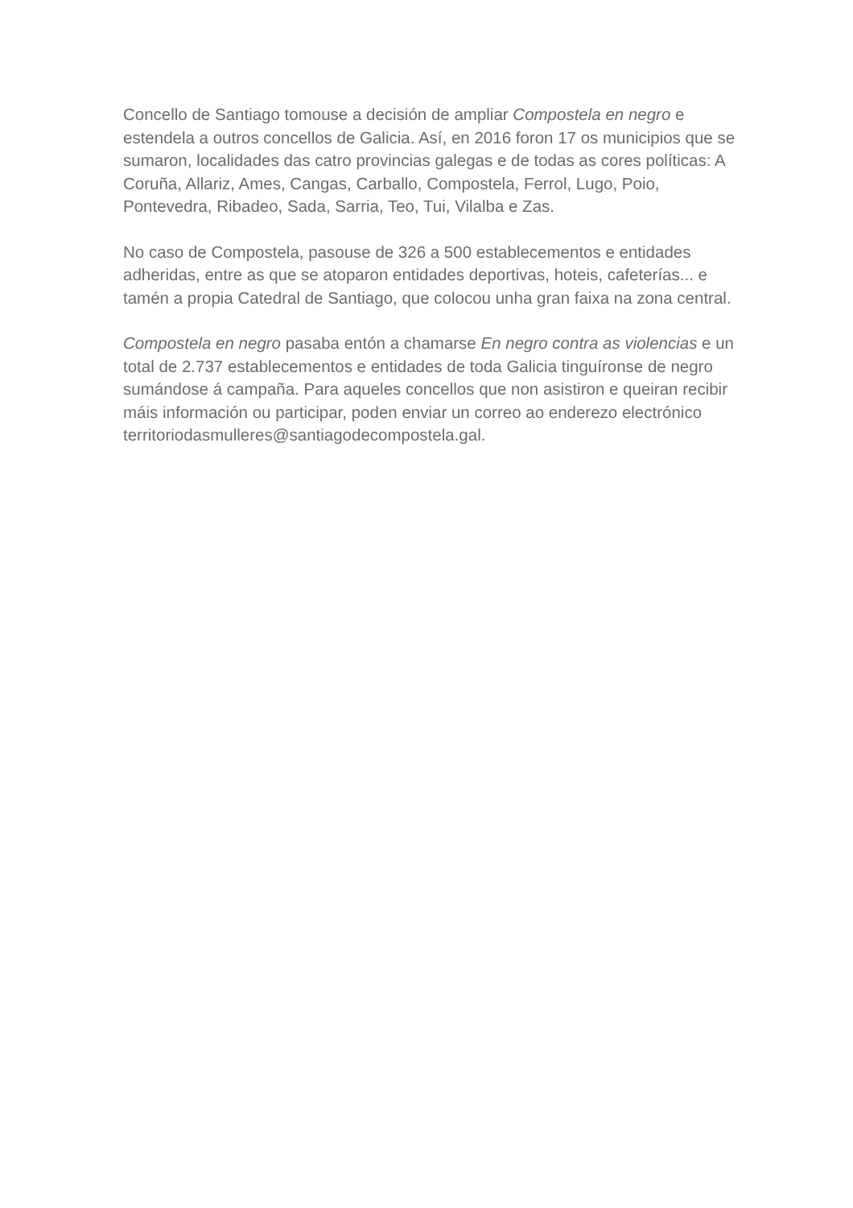Concello de Santiago tomouse a decisión de ampliar Compostela en negro e estendela a outros concellos de Galicia. Así, en 2016 foron 17 os municipios que se sumaron, localidades das catro provincias galegas e de todas as cores políticas: A Coruña, Allariz, Ames, Cangas, Carballo, Compostela, Ferrol, Lugo, Poio, Pontevedra, Ribadeo, Sada, Sarria, Teo, Tui, Vilalba e Zas.
No caso de Compostela, pasouse de 326 a 500 establecementos e entidades adheridas, entre as que se atoparon entidades deportivas, hoteis, cafeterías... e tamén a propia Catedral de Santiago, que colocou unha gran faixa na zona central.
Compostela en negro pasaba entón a chamarse En negro contra as violencias e un total de 2.737 establecementos e entidades de toda Galicia tinguíronse de negro sumándose á campaña. Para aqueles concellos que non asistiron e queiran recibir máis información ou participar, poden enviar un correo ao enderezo electrónico territoriodasmulleres@santiagodecompostela.gal.